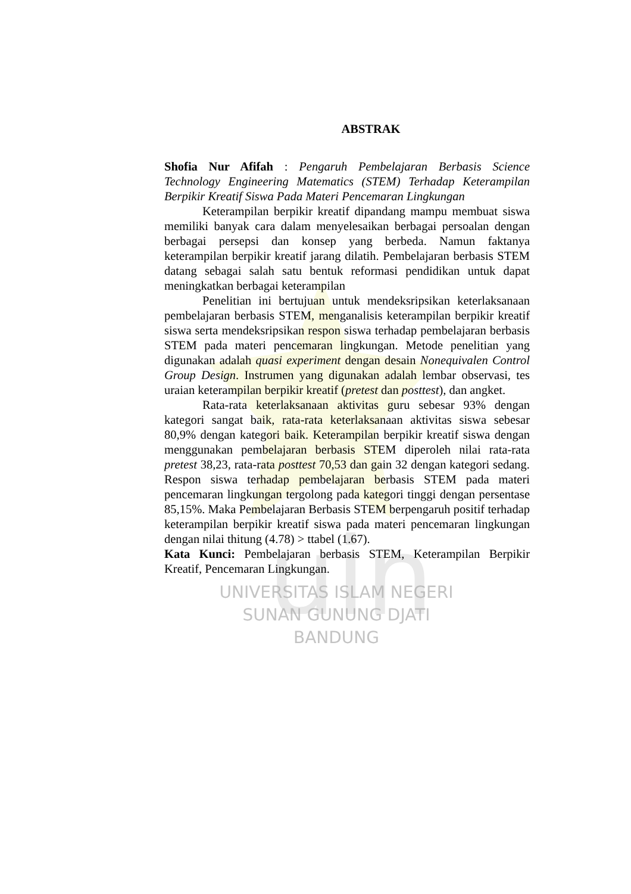uin
ABSTRAK
Shofia Nur Afifah : Pengaruh Pembelajaran Berbasis Science Technology Engineering Matematics (STEM) Terhadap Keterampilan Berpikir Kreatif Siswa Pada Materi Pencemaran Lingkungan
Keterampilan berpikir kreatif dipandang mampu membuat siswa memiliki banyak cara dalam menyelesaikan berbagai persoalan dengan berbagai persepsi dan konsep yang berbeda. Namun faktanya keterampilan berpikir kreatif jarang dilatih. Pembelajaran berbasis STEM datang sebagai salah satu bentuk reformasi pendidikan untuk dapat meningkatkan berbagai keterampilan
Penelitian ini bertujuan untuk mendeksripsikan keterlaksanaan pembelajaran berbasis STEM, menganalisis keterampilan berpikir kreatif siswa serta mendeksripsikan respon siswa terhadap pembelajaran berbasis STEM pada materi pencemaran lingkungan. Metode penelitian yang digunakan adalah quasi experiment dengan desain Nonequivalen Control Group Design. Instrumen yang digunakan adalah lembar observasi, tes uraian keterampilan berpikir kreatif (pretest dan posttest), dan angket.
Rata-rata keterlaksanaan aktivitas guru sebesar 93% dengan kategori sangat baik, rata-rata keterlaksanaan aktivitas siswa sebesar 80,9% dengan kategori baik. Keterampilan berpikir kreatif siswa dengan menggunakan pembelajaran berbasis STEM diperoleh nilai rata-rata pretest 38,23, rata-rata posttest 70,53 dan gain 32 dengan kategori sedang. Respon siswa terhadap pembelajaran berbasis STEM pada materi pencemaran lingkungan tergolong pada kategori tinggi dengan persentase 85,15%. Maka Pembelajaran Berbasis STEM berpengaruh positif terhadap keterampilan berpikir kreatif siswa pada materi pencemaran lingkungan dengan nilai thitung (4.78) > ttabel (1.67).
Kata Kunci: Pembelajaran berbasis STEM, Keterampilan Berpikir Kreatif, Pencemaran Lingkungan.
UNIVERSITAS ISLAM NEGERI
SUNAN GUNUNG DJATI
BANDUNG